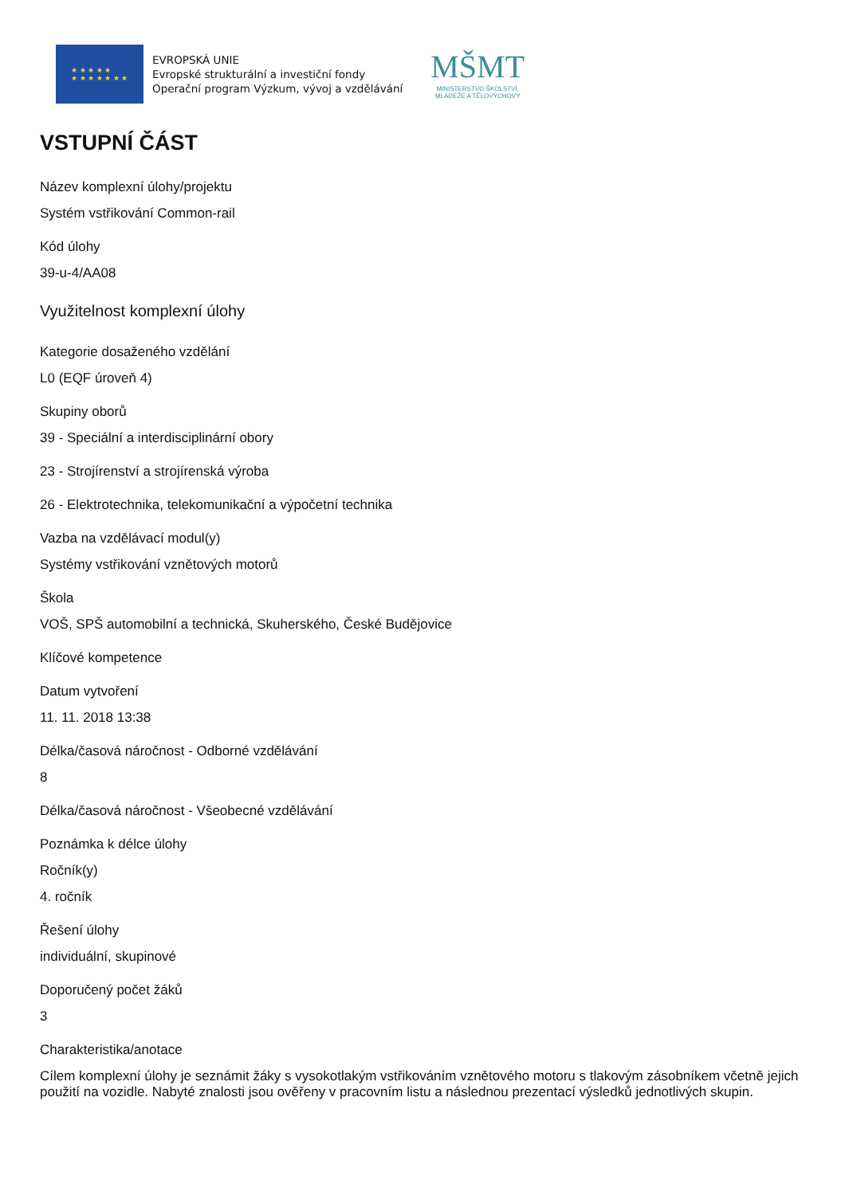★ ★ ★ ★ ★
★ ★ ★ ★ ★ ★ ★
EVROPSKÁ UNIE
Evropské strukturální a investiční fondy
Operační program Výzkum, vývoj a vzdělávání
MŠMT
MINISTERSTVO ŠKOLSTVÍ,
MLÁDEŽE A TĚLOVÝCHOVY
VSTUPNÍ ČÁST
Název komplexní úlohy/projektu
Systém vstřikování Common-rail
Kód úlohy
39-u-4/AA08
Využitelnost komplexní úlohy
Kategorie dosaženého vzdělání
L0 (EQF úroveň 4)
Skupiny oborů
39 - Speciální a interdisciplinární obory
23 - Strojírenství a strojírenská výroba
26 - Elektrotechnika, telekomunikační a výpočetní technika
Vazba na vzdělávací modul(y)
Systémy vstřikování vznětových motorů
Škola
VOŠ, SPŠ automobilní a technická, Skuherského, České Budějovice
Klíčové kompetence
Datum vytvoření
11. 11. 2018 13:38
Délka/časová náročnost - Odborné vzdělávání
8
Délka/časová náročnost - Všeobecné vzdělávání
Poznámka k délce úlohy
Ročník(y)
4. ročník
Řešení úlohy
individuální, skupinové
Doporučený počet žáků
3
Charakteristika/anotace
Cílem komplexní úlohy je seznámit žáky s vysokotlakým vstřikováním vznětového motoru s tlakovým zásobníkem včetně jejich použití na vozidle. Nabyté znalosti jsou ověřeny v pracovním listu a následnou prezentací výsledků jednotlivých skupin.